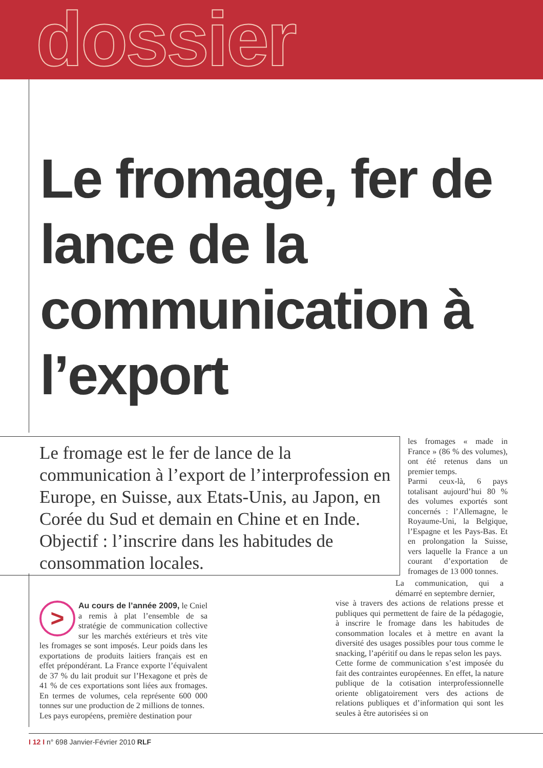dossier
Le fromage, fer de lance de la communication à l’export
Le fromage est le fer de lance de la communication à l’export de l’interprofession en Europe, en Suisse, aux Etats-Unis, au Japon, en Corée du Sud et demain en Chine et en Inde. Objectif : l’inscrire dans les habitudes de consommation locales.
les fromages « made in France » (86 % des volumes), ont été retenus dans un premier temps.
Parmi ceux-là, 6 pays totalisant aujourd’hui 80 % des volumes exportés sont concernés : l’Allemagne, le Royaume-Uni, la Belgique, l’Espagne et les Pays-Bas. Et en prolongation la Suisse, vers laquelle la France a un courant d’exportation de fromages de 13 000 tonnes.
>
Au cours de l’année 2009, le Cniel a remis à plat l’ensemble de sa stratégie de communication collective sur les marchés extérieurs et très vite les fromages se sont imposés. Leur poids dans les exportations de produits laitiers français est en effet prépondérant. La France exporte l’équivalent de 37 % du lait produit sur l’Hexagone et près de 41 % de ces exportations sont liées aux fromages. En termes de volumes, cela représente 600 000 tonnes sur une production de 2 millions de tonnes.
Les pays européens, première destination pour
La communication, qui a démarré en septembre dernier,
vise à travers des actions de relations presse et publiques qui permettent de faire de la pédagogie, à inscrire le fromage dans les habitudes de consommation locales et à mettre en avant la diversité des usages possibles pour tous comme le snacking, l’apéritif ou dans le repas selon les pays.
Cette forme de communication s’est imposée du fait des contraintes européennes. En effet, la nature publique de la cotisation interprofessionnelle oriente obligatoirement vers des actions de relations publiques et d’information qui sont les seules à être autorisées si on
I 12 I n° 698 Janvier-Février 2010 RLF